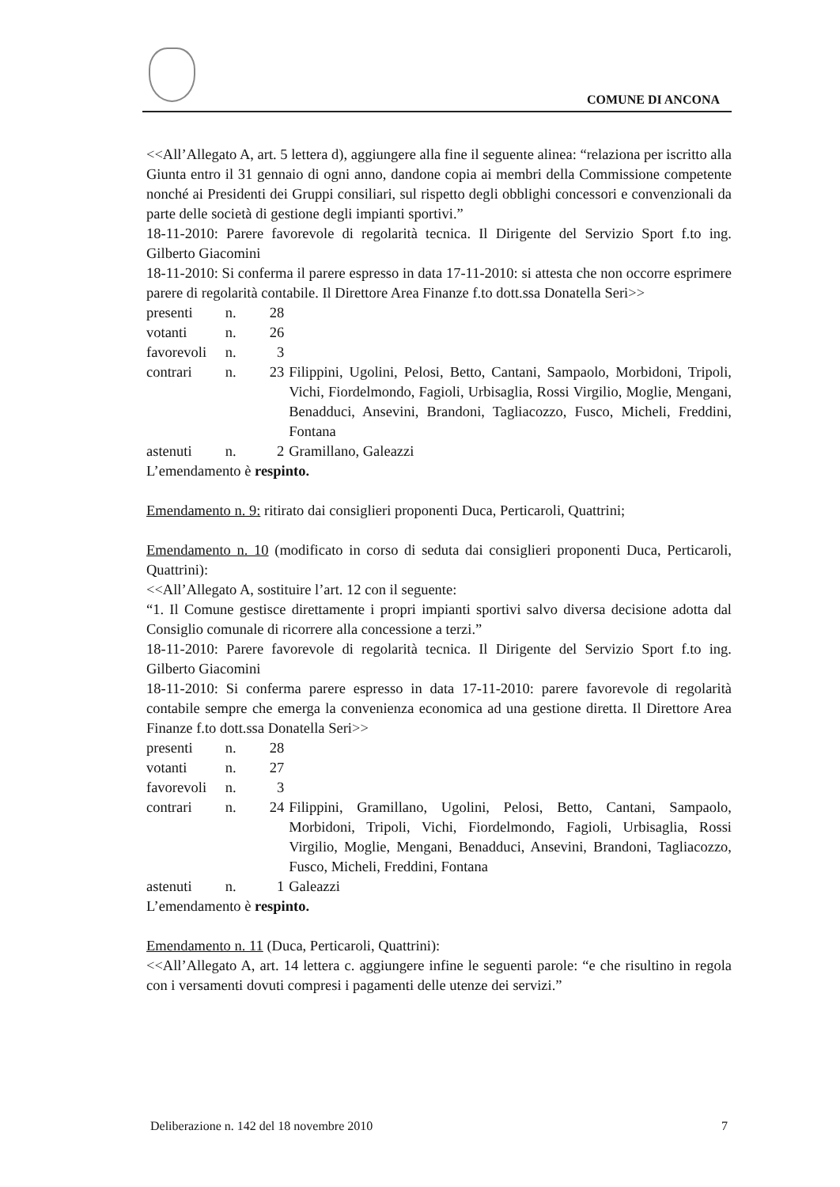COMUNE DI ANCONA
<<All’Allegato A, art. 5 lettera d), aggiungere alla fine il seguente alinea: “relaziona per iscritto alla Giunta entro il 31 gennaio di ogni anno, dandone copia ai membri della Commissione competente nonché ai Presidenti dei Gruppi consiliari, sul rispetto degli obblighi concessori e convenzionali da parte delle società di gestione degli impianti sportivi.”
18-11-2010: Parere favorevole di regolarità tecnica. Il Dirigente del Servizio Sport f.to ing. Gilberto Giacomini
18-11-2010: Si conferma il parere espresso in data 17-11-2010: si attesta che non occorre esprimere parere di regolarità contabile. Il Direttore Area Finanze f.to dott.ssa Donatella Seri>>
| presenti | n. | 28 | |
| votanti | n. | 26 | |
| favorevoli | n. | 3 | |
| contrari | n. | 23 | Filippini, Ugolini, Pelosi, Betto, Cantani, Sampaolo, Morbidoni, Tripoli, Vichi, Fiordelmondo, Fagioli, Urbisaglia, Rossi Virgilio, Moglie, Mengani, Benadduci, Ansevini, Brandoni, Tagliacozzo, Fusco, Micheli, Freddini, Fontana |
| astenuti | n. | 2 | Gramillano, Galeazzi |
L’emendamento è respinto.
Emendamento n. 9: ritirato dai consiglieri proponenti Duca, Perticaroli, Quattrini;
Emendamento n. 10 (modificato in corso di seduta dai consiglieri proponenti Duca, Perticaroli, Quattrini):
<<All’Allegato A, sostituire l’art. 12 con il seguente:
“1. Il Comune gestisce direttamente i propri impianti sportivi salvo diversa decisione adotta dal Consiglio comunale di ricorrere alla concessione a terzi.”
18-11-2010: Parere favorevole di regolarità tecnica. Il Dirigente del Servizio Sport f.to ing. Gilberto Giacomini
18-11-2010: Si conferma parere espresso in data 17-11-2010: parere favorevole di regolarità contabile sempre che emerga la convenienza economica ad una gestione diretta. Il Direttore Area Finanze f.to dott.ssa Donatella Seri>>
| presenti | n. | 28 | |
| votanti | n. | 27 | |
| favorevoli | n. | 3 | |
| contrari | n. | 24 | Filippini, Gramillano, Ugolini, Pelosi, Betto, Cantani, Sampaolo, Morbidoni, Tripoli, Vichi, Fiordelmondo, Fagioli, Urbisaglia, Rossi Virgilio, Moglie, Mengani, Benadduci, Ansevini, Brandoni, Tagliacozzo, Fusco, Micheli, Freddini, Fontana |
| astenuti | n. | 1 | Galeazzi |
L’emendamento è respinto.
Emendamento n. 11 (Duca, Perticaroli, Quattrini):
<<All’Allegato A, art. 14 lettera c. aggiungere infine le seguenti parole: “e che risultino in regola con i versamenti dovuti compresi i pagamenti delle utenze dei servizi.”
Deliberazione n. 142 del 18 novembre 2010 7